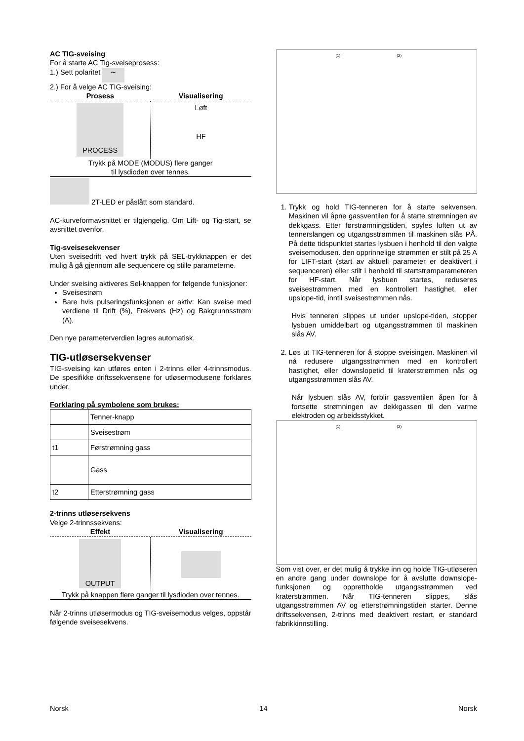AC TIG-sveising
For å starte AC Tig-sveiseprosess:
1.) Sett polaritet ∼
2.) For å velge AC TIG-sveising:
Prosess Visualisering
PROCESS
Løft
HF
Trykk på MODE (MODUS) flere ganger
til lysdioden over tennes.
2T-LED er påslått som standard.
AC-kurveformavsnittet er tilgjengelig. Om Lift- og Tig-start, se avsnittet ovenfor.
Tig-sveisesekvenser
Uten sveisedrift ved hvert trykk på SEL-trykknappen er det mulig å gå gjennom alle sequencere og stille parameterne.
Under sveising aktiveres Sel-knappen for følgende funksjoner:
Sveisestrøm
Bare hvis pulseringsfunksjonen er aktiv: Kan sveise med verdiene til Drift (%), Frekvens (Hz) og Bakgrunnsstrøm (A).
Den nye parameterverdien lagres automatisk.
TIG-utløsersekvenser
TIG-sveising kan utføres enten i 2-trinns eller 4-trinnsmodus. De spesifikke driftssekvensene for utløsermodusene forklares under.
Forklaring på symbolene som brukes:
| | Tenner-knapp |
| | Sveisestrøm |
| t1 | Førstrømning gass |
| | Gass |
| t2 | Etterstrømning gass |
2-trinns utløsersekvens
Velge 2-trinnssekvens:
Effekt Visualisering
OUTPUT
Trykk på knappen flere ganger til lysdioden over tennes.
Når 2-trinns utløsermodus og TIG-sveisemodus velges, oppstår følgende sveisesekvens.
(1) (2)
1. Trykk og hold TIG-tenneren for å starte sekvensen. Maskinen vil åpne gassventilen for å starte strømningen av dekkgass. Etter førstrømningstiden, spyles luften ut av tennerslangen og utgangsstrømmen til maskinen slås PÅ. På dette tidspunktet startes lysbuen i henhold til den valgte sveisemodusen. den opprinnelige strømmen er stilt på 25 A for LIFT-start (start av aktuell parameter er deaktivert i sequenceren) eller stilt i henhold til startstrømparameteren for HF-start. Når lysbuen startes, reduseres sveisestrømmen med en kontrollert hastighet, eller upslope-tid, inntil sveisestrømmen nås.
Hvis tenneren slippes ut under upslope-tiden, stopper lysbuen umiddelbart og utgangsstrømmen til maskinen slås AV.
2. Løs ut TIG-tenneren for å stoppe sveisingen. Maskinen vil nå redusere utgangsstrømmen med en kontrollert hastighet, eller downslopetid til kraterstrømmen nås og utgangsstrømmen slås AV.
Når lysbuen slås AV, forblir gassventilen åpen for å fortsette strømningen av dekkgassen til den varme elektroden og arbeidsstykket.
(1) (2)
Som vist over, er det mulig å trykke inn og holde TIG-utløseren en andre gang under downslope for å avslutte downslope-funksjonen og opprettholde utgangsstrømmen ved kraterstrømmen. Når TIG-tenneren slippes, slås utgangsstrømmen AV og etterstrømningstiden starter. Denne driftssekvensen, 2-trinns med deaktivert restart, er standard fabrikkinnstilling.
Norsk 14 Norsk